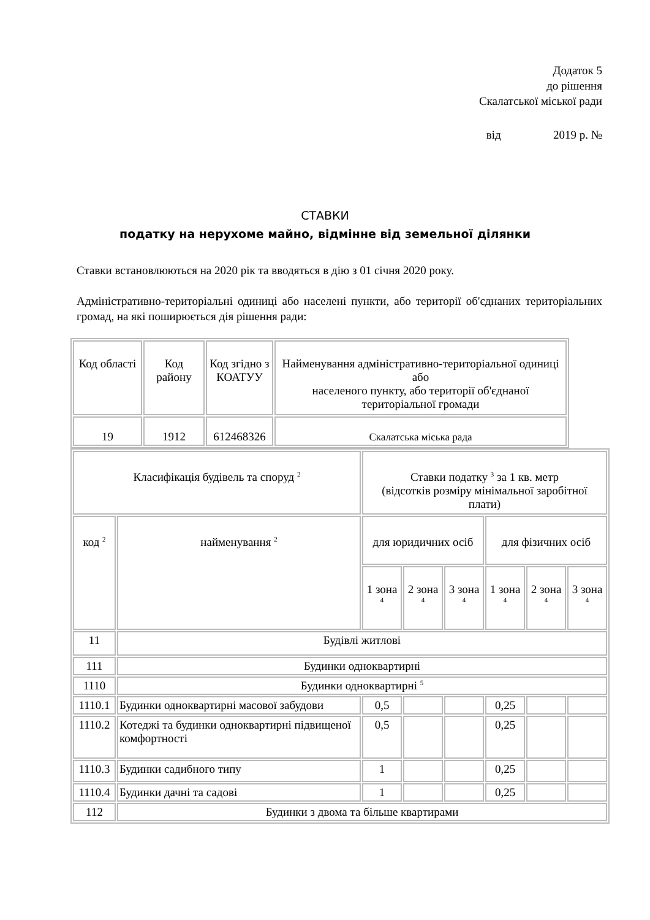Додаток 5
до рішення
Скалатської міської ради
від 2019 р. №
СТАВКИ
податку на нерухоме майно, відмінне від земельної ділянки
Ставки встановлюються на 2020 рік та вводяться в дію з 01 січня 2020 року.
Адміністративно-територіальні одиниці або населені пункти, або території об'єднаних територіальних громад, на які поширюється дія рішення ради:
| Код області | Код району | Код згідно з КОАТУУ | Найменування адміністративно-територіальної одиниці або населеного пункту, або території об'єднаної територіальної громади |
| 19 | 1912 | 612468326 | Скалатська міська рада |
| Класифікація будівель та споруд <sup>2</sup> | | Ставки податку <sup>3</sup> за 1 кв. метр (відсотків розміру мінімальної заробітної плати) | | | | | |
| код <sup>2</sup> | найменування <sup>2</sup> | для юридичних осіб | | | для фізичних осіб | | |
| | | 1 зона <sup>4</sup> | 2 зона <sup>4</sup> | 3 зона <sup>4</sup> | 1 зона <sup>4</sup> | 2 зона <sup>4</sup> | 3 зона <sup>4</sup> |
| 11 | Будівлі житлові | | | | | | |
| 111 | Будинки одноквартирні | | | | | | |
| 1110 | Будинки одноквартирні <sup>5</sup> | | | | | | |
| 1110.1 | Будинки одноквартирні масової забудови | 0,5 | | | 0,25 | | |
| 1110.2 | Котеджі та будинки одноквартирні підвищеної комфортності | 0,5 | | | 0,25 | | |
| 1110.3 | Будинки садибного типу | 1 | | | 0,25 | | |
| 1110.4 | Будинки дачні та садові | 1 | | | 0,25 | | |
| 112 | Будинки з двома та більше квартирами | | | | | | |